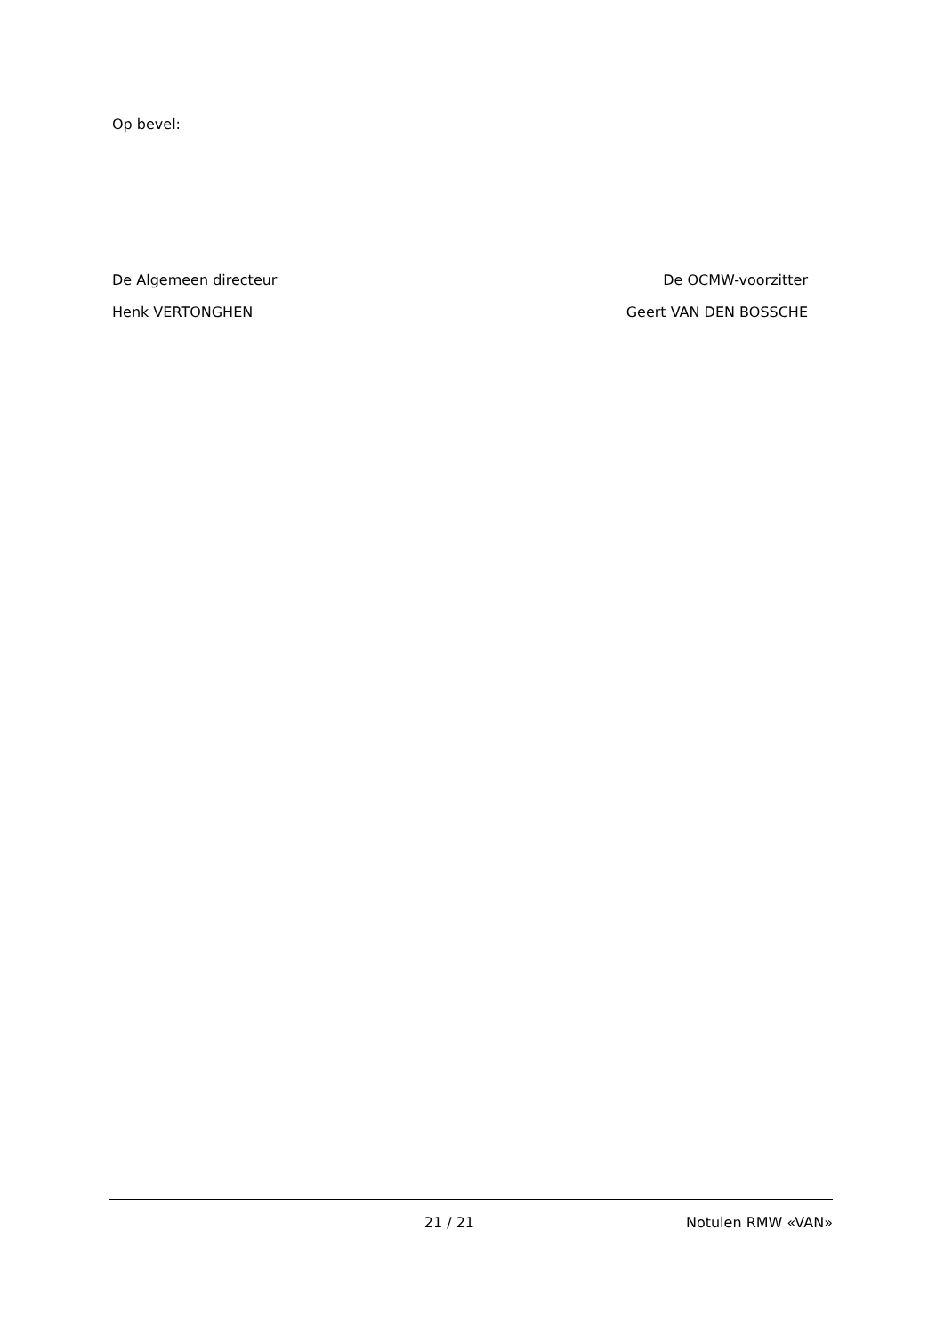Op bevel:
De Algemeen directeur De OCMW-voorzitter
Henk VERTONGHEN Geert VAN DEN BOSSCHE
21 / 21 Notulen RMW «VAN»